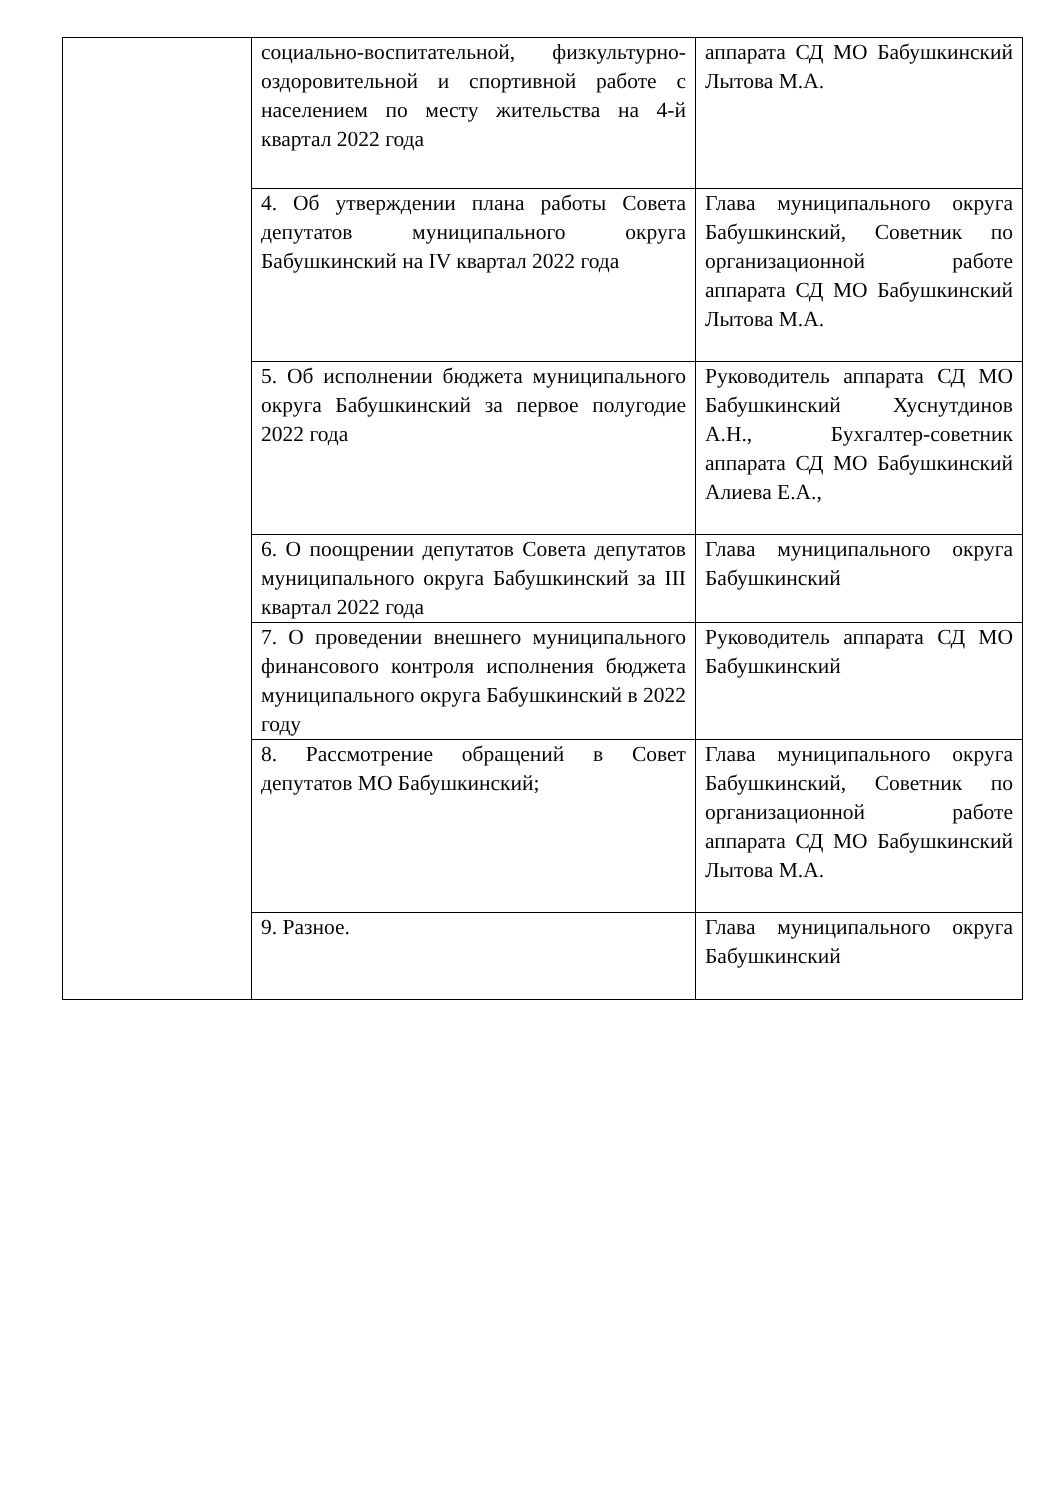| | социально-воспитательной, физкультурно-оздоровительной и спортивной работе с населением по месту жительства на 4-й квартал 2022 года | аппарата СД МО Бабушкинский Лытова М.А. |
| | 4. Об утверждении плана работы Совета депутатов муниципального округа Бабушкинский на IV квартал 2022 года | Глава муниципального округа Бабушкинский, Советник по организационной работе аппарата СД МО Бабушкинский Лытова М.А. |
| | 5. Об исполнении бюджета муниципального округа Бабушкинский за первое полугодие 2022 года | Руководитель аппарата СД МО Бабушкинский Хуснутдинов А.Н., Бухгалтер-советник аппарата СД МО Бабушкинский Алиева Е.А., |
| | 6. О поощрении депутатов Совета депутатов муниципального округа Бабушкинский за III квартал 2022 года | Глава муниципального округа Бабушкинский |
| | 7. О проведении внешнего муниципального финансового контроля исполнения бюджета муниципального округа Бабушкинский в 2022 году | Руководитель аппарата СД МО Бабушкинский |
| | 8. Рассмотрение обращений в Совет депутатов МО Бабушкинский; | Глава муниципального округа Бабушкинский, Советник по организационной работе аппарата СД МО Бабушкинский Лытова М.А. |
| | 9. Разное. | Глава муниципального округа Бабушкинский |